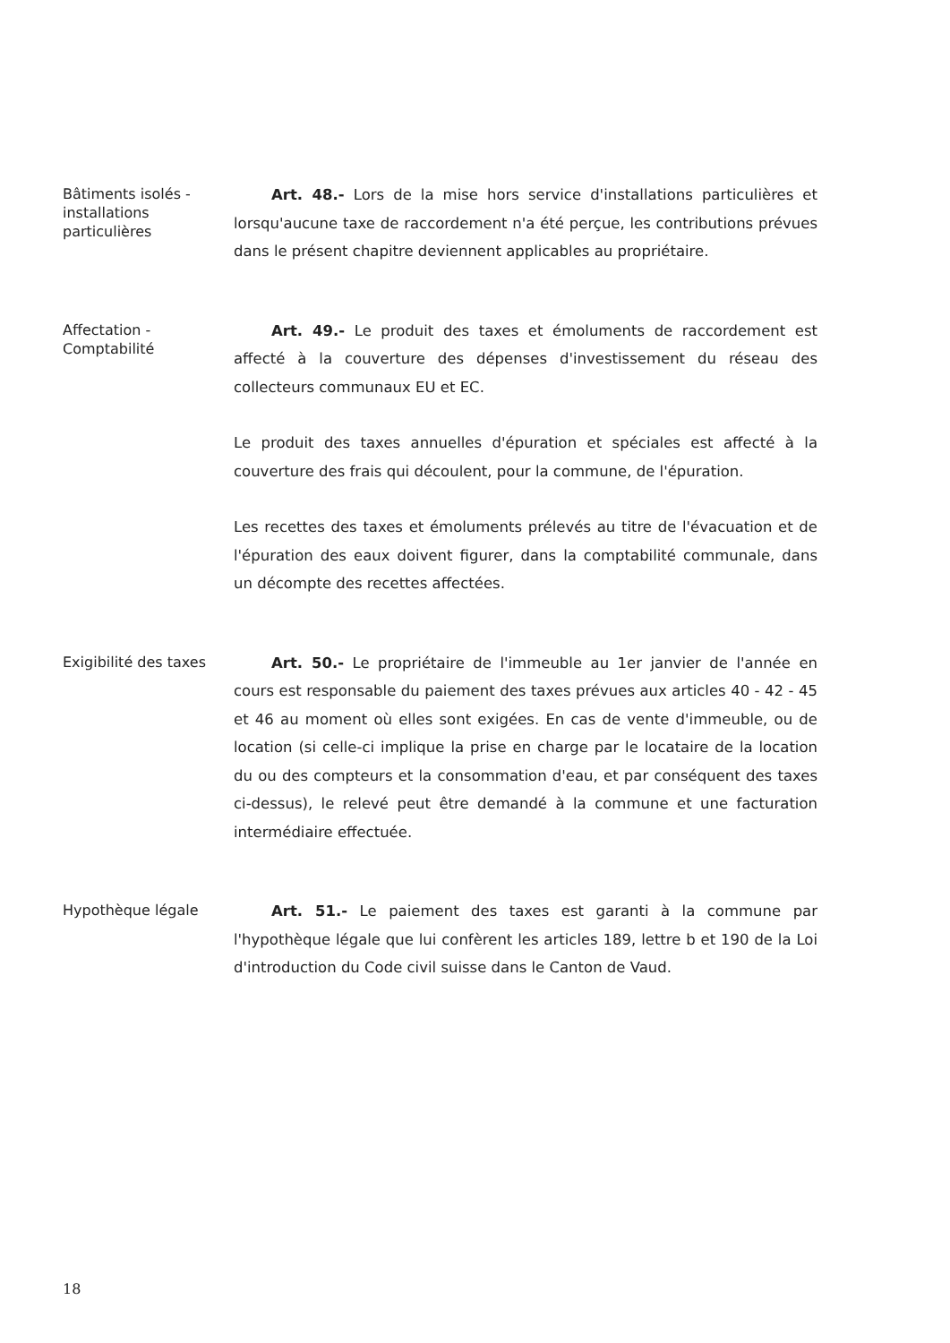Bâtiments isolés - installations particulières
Art. 48.- Lors de la mise hors service d'installations particulières et lorsqu'aucune taxe de raccordement n'a été perçue, les contributions prévues dans le présent chapitre deviennent applicables au propriétaire.
Affectation - Comptabilité
Art. 49.- Le produit des taxes et émoluments de raccordement est affecté à la couverture des dépenses d'investissement du réseau des collecteurs communaux EU et EC.
Le produit des taxes annuelles d'épuration et spéciales est affecté à la couverture des frais qui découlent, pour la commune, de l'épuration.
Les recettes des taxes et émoluments prélevés au titre de l'évacuation et de l'épuration des eaux doivent figurer, dans la comptabilité communale, dans un décompte des recettes affectées.
Exigibilité des taxes
Art. 50.- Le propriétaire de l'immeuble au 1er janvier de l'année en cours est responsable du paiement des taxes prévues aux articles 40 - 42 - 45 et 46 au moment où elles sont exigées. En cas de vente d'immeuble, ou de location (si celle-ci implique la prise en charge par le locataire de la location du ou des compteurs et la consommation d'eau, et par conséquent des taxes ci-dessus), le relevé peut être demandé à la commune et une facturation intermédiaire effectuée.
Hypothèque légale
Art. 51.- Le paiement des taxes est garanti à la commune par l'hypothèque légale que lui confèrent les articles 189, lettre b et 190 de la Loi d'introduction du Code civil suisse dans le Canton de Vaud.
18